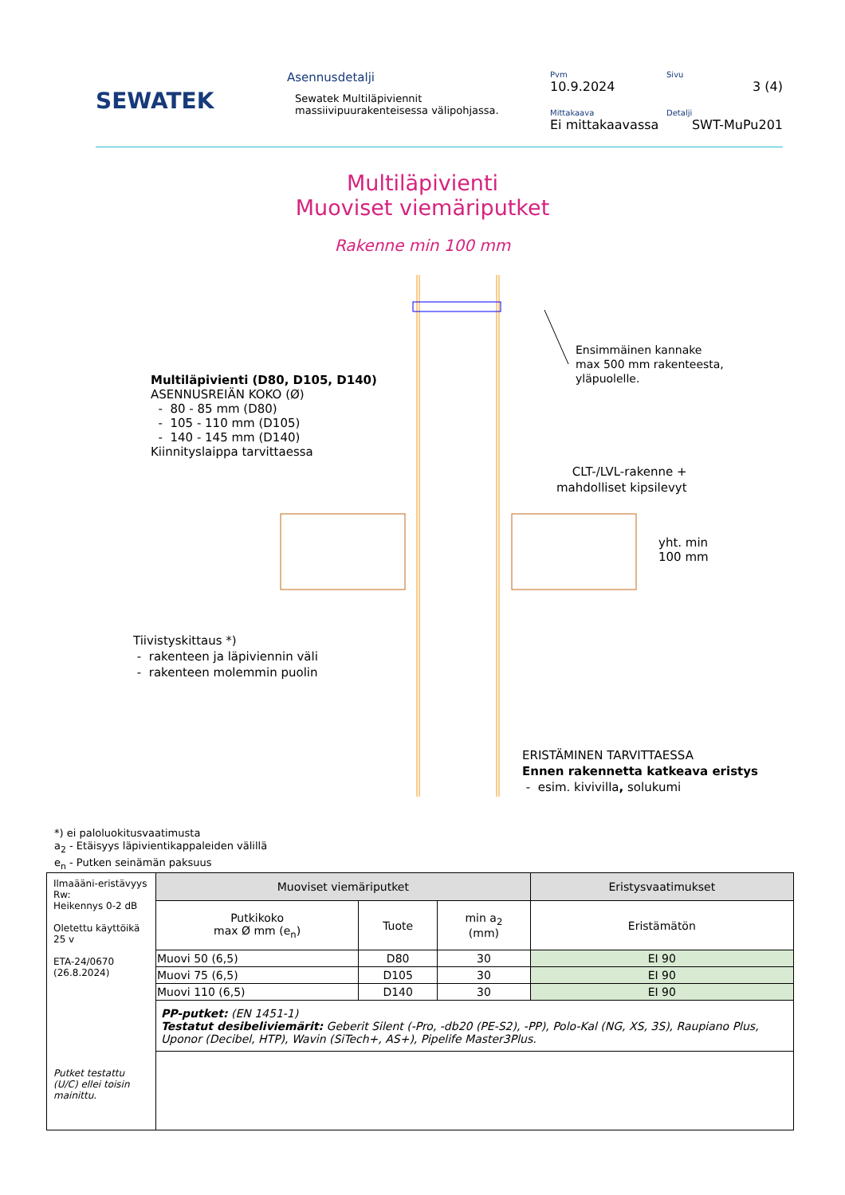SEWATEK
Asennusdetalji
Sewatek Multiläpiviennit
massiivipuurakenteisessa välipohjassa.
Pvm
10.9.2024
Sivu
3 (4)
Mittakaava
Ei mittakaavassa
Detalji
SWT-MuPu201
Multiläpivienti
Muoviset viemäriputket
Rakenne min 100 mm
Ensimmäinen kannake
max 500 mm rakenteesta,
yläpuolelle.
Multiläpivienti (D80, D105, D140)
ASENNUSREIÄN KOKO (Ø)
- 80 - 85 mm (D80)
- 105 - 110 mm (D105)
- 140 - 145 mm (D140)
Kiinnityslaippa tarvittaessa
CLT-/LVL-rakenne +
mahdolliset kipsilevyt
yht. min
100 mm
Tiivistyskittaus *)
- rakenteen ja läpiviennin väli
- rakenteen molemmin puolin
ERISTÄMINEN TARVITTAESSA
Ennen rakennetta katkeava eristys
- esim. kivivilla, solukumi
*) ei paloluokitusvaatimusta
a<sub>2</sub> - Etäisyys läpivientikappaleiden välillä
e<sub>n</sub> - Putken seinämän paksuus
| Ilmaääni-eristävyys Rw: Heikennys 0-2 dB Oletettu käyttöikä 25 v ETA-24/0670 (26.8.2024) Putket testattu (U/C) ellei toisin mainittu. | Muoviset viemäriputket | | | Eristysvaatimukset |
| | Putkikoko max Ø mm (e<sub>n</sub>) | Tuote | min a<sub>2</sub> (mm) | Eristämätön |
| | Muovi 50 (6,5) | D80 | 30 | EI 90 |
| | Muovi 75 (6,5) | D105 | 30 | EI 90 |
| | Muovi 110 (6,5) | D140 | 30 | EI 90 |
| | PP-putket: (EN 1451-1) Testatut desibeliviemärit: Geberit Silent (-Pro, -db20 (PE-S2), -PP), Polo-Kal (NG, XS, 3S), Raupiano Plus, Uponor (Decibel, HTP), Wavin (SiTech+, AS+), Pipelife Master3Plus. | | | |